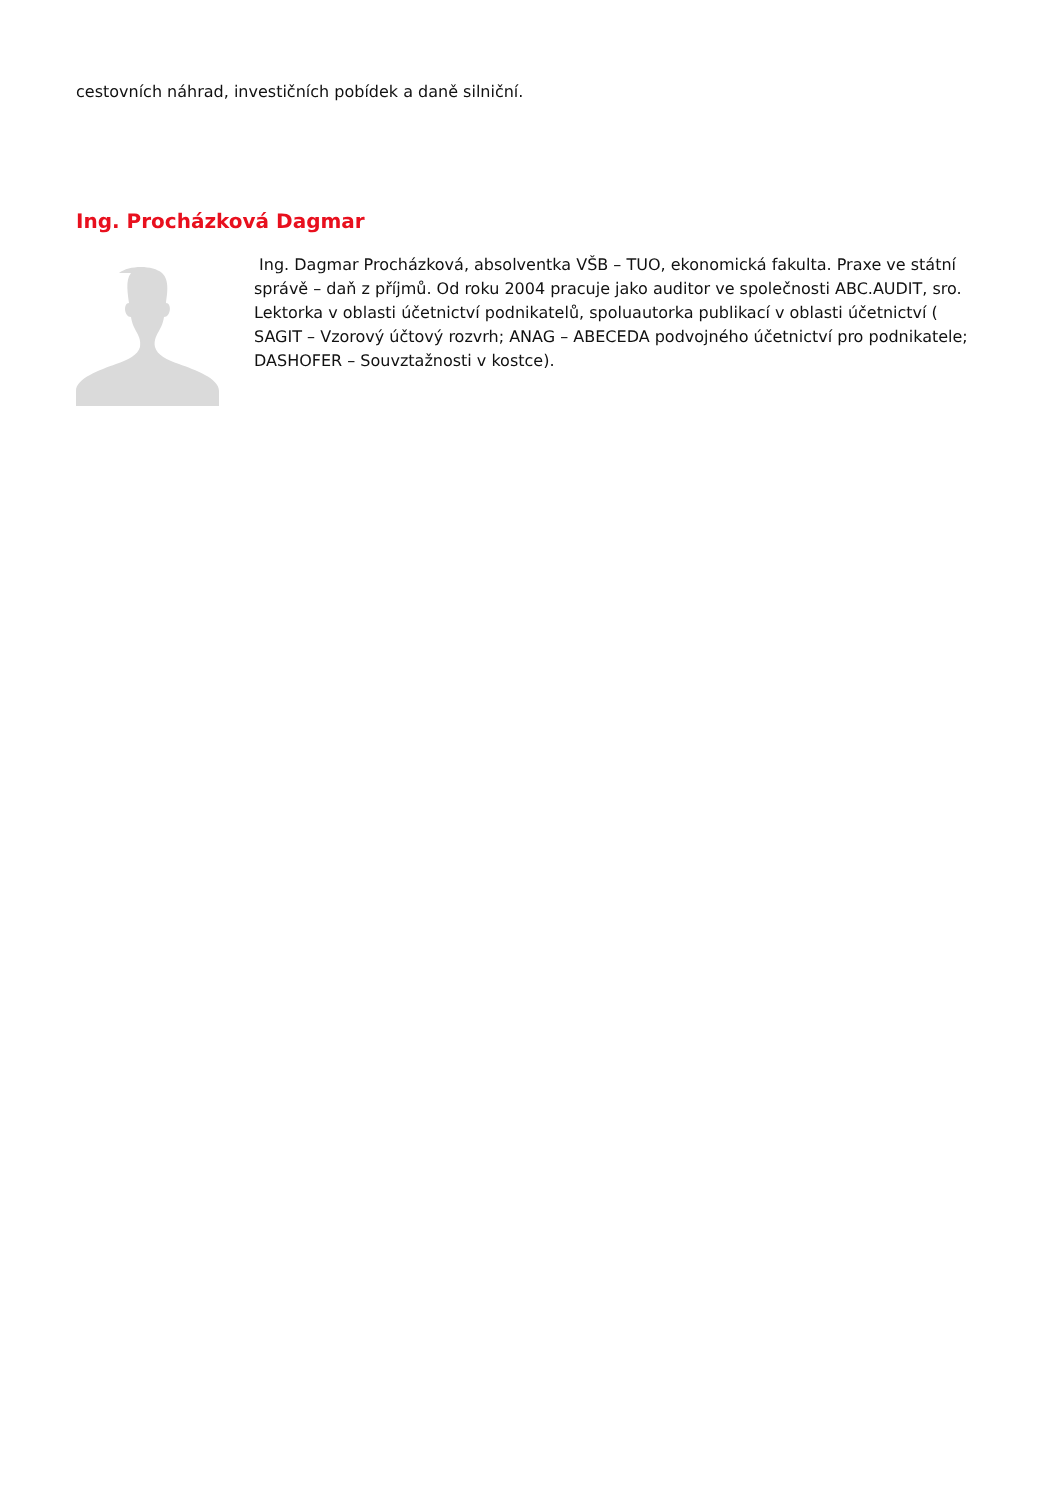cestovních náhrad, investičních pobídek a daně silniční.
Ing. Procházková Dagmar
Ing. Dagmar Procházková, absolventka VŠB – TUO, ekonomická fakulta. Praxe ve státní správě – daň z příjmů. Od roku 2004 pracuje jako auditor ve společnosti ABC.AUDIT, sro. Lektorka v oblasti účetnictví podnikatelů, spoluautorka publikací v oblasti účetnictví ( SAGIT – Vzorový účtový rozvrh; ANAG – ABECEDA podvojného účetnictví pro podnikatele; DASHOFER – Souvztažnosti v kostce).